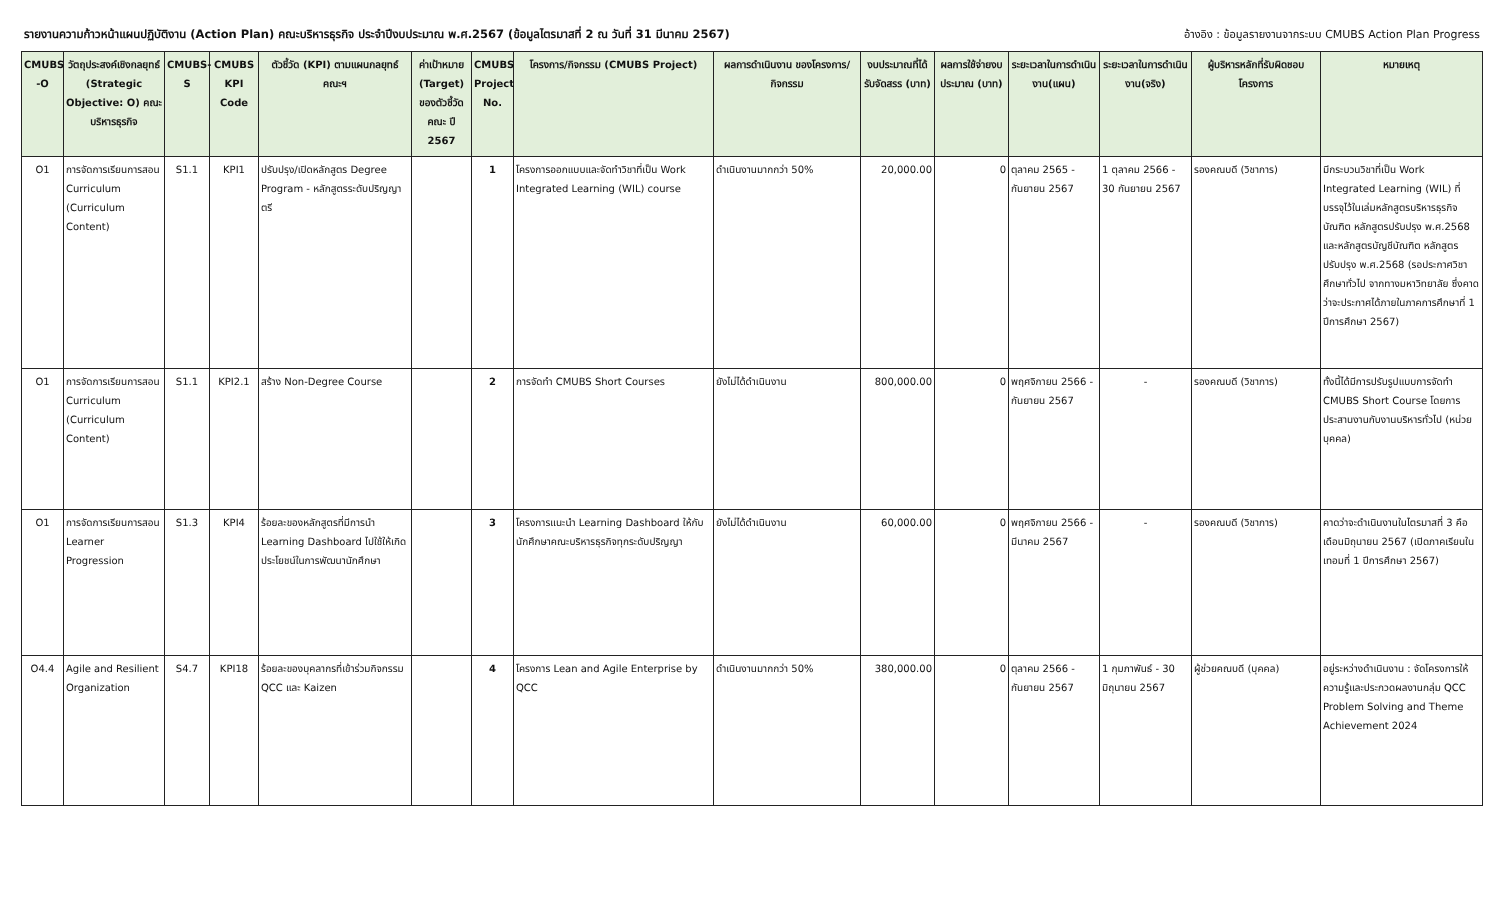รายงานความก้าวหน้าแผนปฏิบัติงาน (Action Plan) คณะบริหารธุรกิจ ประจำปีงบประมาณ พ.ศ.2567 (ข้อมูลไตรมาสที่ 2 ณ วันที่ 31 มีนาคม 2567)
อ้างอิง : ข้อมูลรายงานจากระบบ CMUBS Action Plan Progress
| CMUBS -O | วัตถุประสงค์เชิงกลยุทธ์ (Strategic Objective: O) คณะบริหารธุรกิจ | CMUBS-S | CMUBS KPI Code | ตัวชี้วัด (KPI) ตามแผนกลยุทธ์คณะฯ | ค่าเป้าหมาย (Target) ของตัวชี้วัด คณะ ปี 2567 | CMUBS Project No. | โครงการ/กิจกรรม (CMUBS Project) | ผลการดำเนินงาน ของโครงการ/กิจกรรม | งบประมาณที่ได้รับจัดสรร (บาท) | ผลการใช้จ่ายงบประมาณ (บาท) | ระยะเวลาในการดำเนินงาน(แผน) | ระยะเวลาในการดำเนินงาน(จริง) | ผู้บริหารหลักที่รับผิดชอบโครงการ | หมายเหตุ |
| --- | --- | --- | --- | --- | --- | --- | --- | --- | --- | --- | --- | --- | --- | --- |
| O1 | การจัดการเรียนการสอน Curriculum (Curriculum Content) | S1.1 | KPI1 | ปรับปรุง/เปิดหลักสูตร Degree Program - หลักสูตรระดับปริญญาตรี | | 1 | โครงการออกแบบและจัดทำวิชาที่เป็น Work Integrated Learning (WIL) course | ดำเนินงานมากกว่า 50% | 20,000.00 | 0 | ตุลาคม 2565 - กันยายน 2567 | 1 ตุลาคม 2566 - 30 กันยายน 2567 | รองคณบดี (วิชาการ) | มีกระบวนวิชาที่เป็น Work Integrated Learning (WIL) ที่บรรจุไว้ในเล่มหลักสูตรบริหารธุรกิจบัณฑิต หลักสูตรปรับปรุง พ.ศ.2568 และหลักสูตรบัญชีบัณฑิต หลักสูตรปรับปรุง พ.ศ.2568 (รอประกาศวิชาศึกษาทั่วไป จากทางมหาวิทยาลัย ซึ่งคาดว่าจะประกาศได้ภายในภาคการศึกษาที่ 1 ปีการศึกษา 2567) |
| O1 | การจัดการเรียนการสอน Curriculum (Curriculum Content) | S1.1 | KPI2.1 | สร้าง Non-Degree Course | | 2 | การจัดทำ CMUBS Short Courses | ยังไม่ได้ดำเนินงาน | 800,000.00 | 0 | พฤศจิกายน 2566 - กันยายน 2567 | - | รองคณบดี (วิชาการ) | ทั้งนี้ได้มีการปรับรูปแบบการจัดทำ CMUBS Short Course โดยการประสานงานกับงานบริหารทั่วไป (หน่วยบุคคล) |
| O1 | การจัดการเรียนการสอน Learner Progression | S1.3 | KPI4 | ร้อยละของหลักสูตรที่มีการนำ Learning Dashboard ไปใช้ให้เกิดประโยชน์ในการพัฒนานักศึกษา | | 3 | โครงการแนะนำ Learning Dashboard ให้กับนักศึกษาคณะบริหารธุรกิจทุกระดับปริญญา | ยังไม่ได้ดำเนินงาน | 60,000.00 | 0 | พฤศจิกายน 2566 - มีนาคม 2567 | - | รองคณบดี (วิชาการ) | คาดว่าจะดำเนินงานในไตรมาสที่ 3 คือเดือนมิถุนายน 2567 (เปิดภาคเรียนในเทอมที่ 1 ปีการศึกษา 2567) |
| O4.4 | Agile and Resilient Organization | S4.7 | KPI18 | ร้อยละของบุคลากรที่เข้าร่วมกิจกรรม QCC และ Kaizen | | 4 | โครงการ Lean and Agile Enterprise by QCC | ดำเนินงานมากกว่า 50% | 380,000.00 | 0 | ตุลาคม 2566 - กันยายน 2567 | 1 กุมภาพันธ์ - 30 มิถุนายน 2567 | ผู้ช่วยคณบดี (บุคคล) | อยู่ระหว่างดำเนินงาน : จัดโครงการให้ความรู้และประกวดผลงานกลุ่ม QCC Problem Solving and Theme Achievement 2024 |